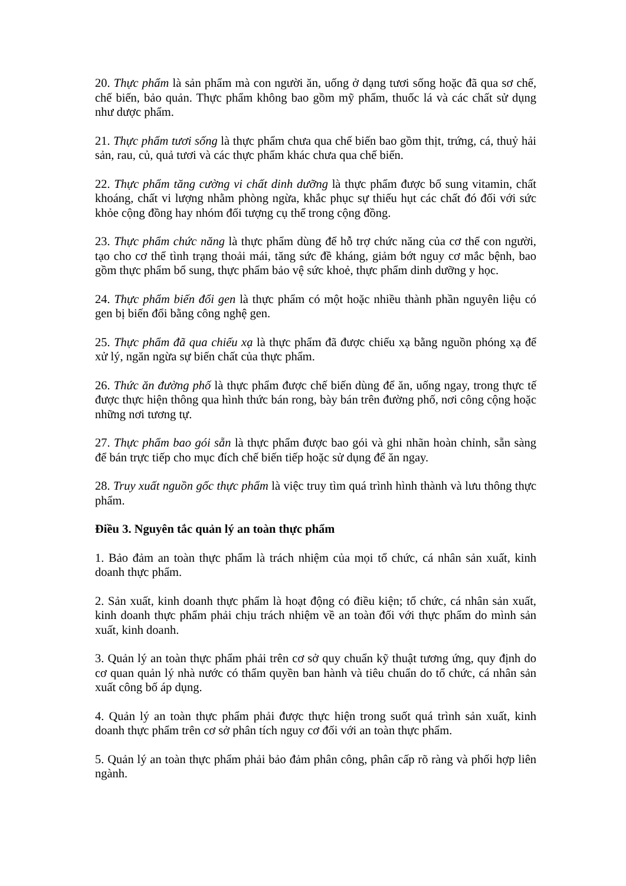20. Thực phẩm là sản phẩm mà con người ăn, uống ở dạng tươi sống hoặc đã qua sơ chế, chế biến, bảo quản. Thực phẩm không bao gồm mỹ phẩm, thuốc lá và các chất sử dụng như dược phẩm.
21. Thực phẩm tươi sống là thực phẩm chưa qua chế biến bao gồm thịt, trứng, cá, thuỷ hải sản, rau, củ, quả tươi và các thực phẩm khác chưa qua chế biến.
22. Thực phẩm tăng cường vi chất dinh dưỡng là thực phẩm được bổ sung vitamin, chất khoáng, chất vi lượng nhằm phòng ngừa, khắc phục sự thiếu hụt các chất đó đối với sức khỏe cộng đồng hay nhóm đối tượng cụ thể trong cộng đồng.
23. Thực phẩm chức năng là thực phẩm dùng để hỗ trợ chức năng của cơ thể con người, tạo cho cơ thể tình trạng thoải mái, tăng sức đề kháng, giảm bớt nguy cơ mắc bệnh, bao gồm thực phẩm bổ sung, thực phẩm bảo vệ sức khoẻ, thực phẩm dinh dưỡng y học.
24. Thực phẩm biến đổi gen là thực phẩm có một hoặc nhiều thành phần nguyên liệu có gen bị biến đổi bằng công nghệ gen.
25. Thực phẩm đã qua chiếu xạ là thực phẩm đã được chiếu xạ bằng nguồn phóng xạ để xử lý, ngăn ngừa sự biến chất của thực phẩm.
26. Thức ăn đường phố là thực phẩm được chế biến dùng để ăn, uống ngay, trong thực tế được thực hiện thông qua hình thức bán rong, bày bán trên đường phố, nơi công cộng hoặc những nơi tương tự.
27. Thực phẩm bao gói sẵn là thực phẩm được bao gói và ghi nhãn hoàn chỉnh, sẵn sàng để bán trực tiếp cho mục đích chế biến tiếp hoặc sử dụng để ăn ngay.
28. Truy xuất nguồn gốc thực phẩm là việc truy tìm quá trình hình thành và lưu thông thực phẩm.
Điều 3. Nguyên tắc quản lý an toàn thực phẩm
1. Bảo đảm an toàn thực phẩm là trách nhiệm của mọi tổ chức, cá nhân sản xuất, kinh doanh thực phẩm.
2. Sản xuất, kinh doanh thực phẩm là hoạt động có điều kiện; tổ chức, cá nhân sản xuất, kinh doanh thực phẩm phải chịu trách nhiệm về an toàn đối với thực phẩm do mình sản xuất, kinh doanh.
3. Quản lý an toàn thực phẩm phải trên cơ sở quy chuẩn kỹ thuật tương ứng, quy định do cơ quan quản lý nhà nước có thẩm quyền ban hành và tiêu chuẩn do tổ chức, cá nhân sản xuất công bố áp dụng.
4. Quản lý an toàn thực phẩm phải được thực hiện trong suốt quá trình sản xuất, kinh doanh thực phẩm trên cơ sở phân tích nguy cơ đối với an toàn thực phẩm.
5. Quản lý an toàn thực phẩm phải bảo đảm phân công, phân cấp rõ ràng và phối hợp liên ngành.